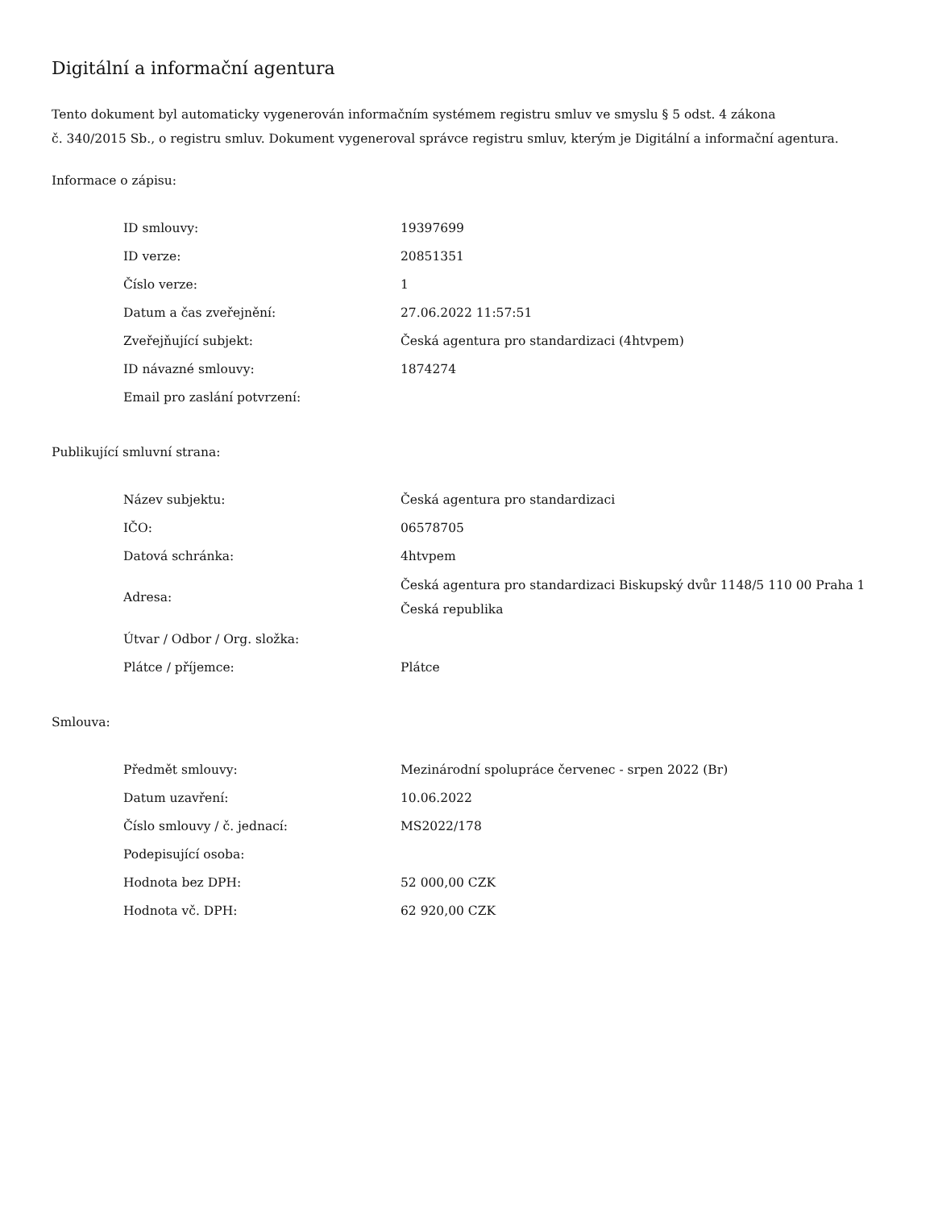Digitální a informační agentura
Tento dokument byl automaticky vygenerován informačním systémem registru smluv ve smyslu § 5 odst. 4 zákona
č. 340/2015 Sb., o registru smluv. Dokument vygeneroval správce registru smluv, kterým je Digitální a informační agentura.
Informace o zápisu:
| ID smlouvy: | 19397699 |
| ID verze: | 20851351 |
| Číslo verze: | 1 |
| Datum a čas zveřejnění: | 27.06.2022 11:57:51 |
| Zveřejňující subjekt: | Česká agentura pro standardizaci (4htvpem) |
| ID návazné smlouvy: | 1874274 |
| Email pro zaslání potvrzení: | |
Publikující smluvní strana:
| Název subjektu: | Česká agentura pro standardizaci |
| IČO: | 06578705 |
| Datová schránka: | 4htvpem |
| Adresa: | Česká agentura pro standardizaci Biskupský dvůr 1148/5 110 00 Praha 1 Česká republika |
| Útvar / Odbor / Org. složka: | |
| Plátce / příjemce: | Plátce |
Smlouva:
| Předmět smlouvy: | Mezinárodní spolupráce červenec - srpen 2022 (Br) |
| Datum uzavření: | 10.06.2022 |
| Číslo smlouvy / č. jednací: | MS2022/178 |
| Podepisující osoba: | |
| Hodnota bez DPH: | 52 000,00 CZK |
| Hodnota vč. DPH: | 62 920,00 CZK |